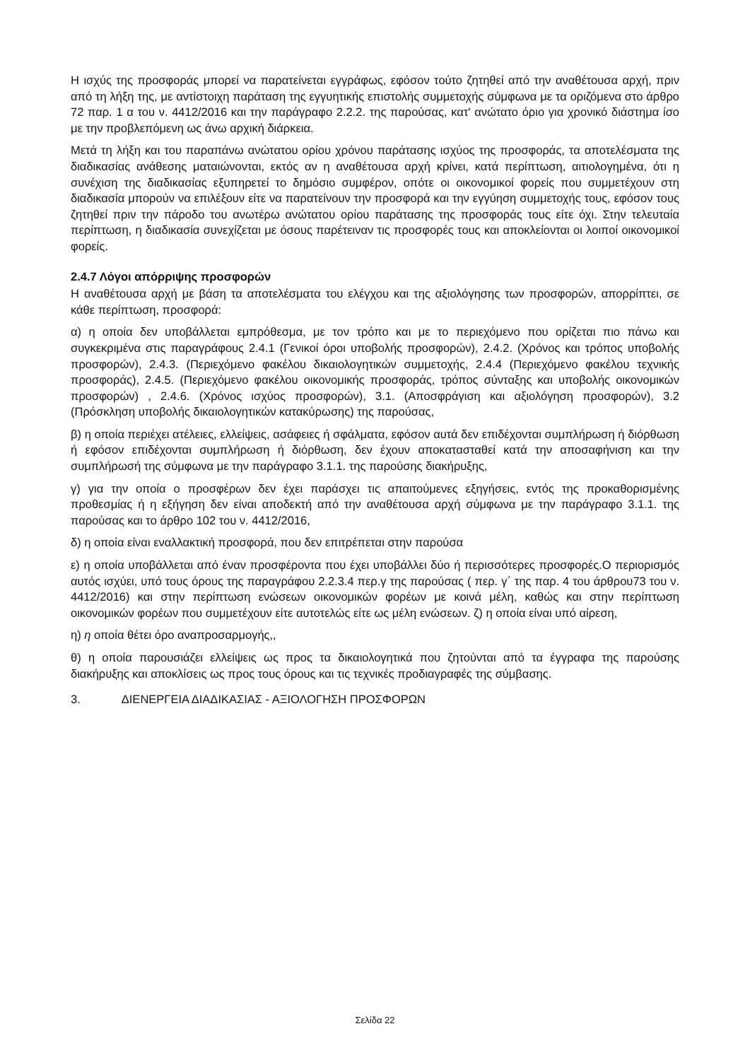Η ισχύς της προσφοράς μπορεί να παρατείνεται εγγράφως, εφόσον τούτο ζητηθεί από την αναθέτουσα αρχή, πριν από τη λήξη της, με αντίστοιχη παράταση της εγγυητικής επιστολής συμμετοχής σύμφωνα με τα οριζόμενα στο άρθρο 72 παρ. 1 α του ν. 4412/2016 και την παράγραφο 2.2.2. της παρούσας, κατ' ανώτατο όριο για χρονικό διάστημα ίσο με την προβλεπόμενη ως άνω αρχική διάρκεια.
Μετά τη λήξη και του παραπάνω ανώτατου ορίου χρόνου παράτασης ισχύος της προσφοράς, τα αποτελέσματα της διαδικασίας ανάθεσης ματαιώνονται, εκτός αν η αναθέτουσα αρχή κρίνει, κατά περίπτωση, αιτιολογημένα, ότι η συνέχιση της διαδικασίας εξυπηρετεί το δημόσιο συμφέρον, οπότε οι οικονομικοί φορείς που συμμετέχουν στη διαδικασία μπορούν να επιλέξουν είτε να παρατείνουν την προσφορά και την εγγύηση συμμετοχής τους, εφόσον τους ζητηθεί πριν την πάροδο του ανωτέρω ανώτατου ορίου παράτασης της προσφοράς τους είτε όχι. Στην τελευταία περίπτωση, η διαδικασία συνεχίζεται με όσους παρέτειναν τις προσφορές τους και αποκλείονται οι λοιποί οικονομικοί φορείς.
2.4.7 Λόγοι απόρριψης προσφορών
Η αναθέτουσα αρχή με βάση τα αποτελέσματα του ελέγχου και της αξιολόγησης των προσφορών, απορρίπτει, σε κάθε περίπτωση, προσφορά:
α) η οποία δεν υποβάλλεται εμπρόθεσμα, με τον τρόπο και με το περιεχόμενο που ορίζεται πιο πάνω και συγκεκριμένα στις παραγράφους 2.4.1 (Γενικοί όροι υποβολής προσφορών), 2.4.2. (Χρόνος και τρόπος υποβολής προσφορών), 2.4.3. (Περιεχόμενο φακέλου δικαιολογητικών συμμετοχής, 2.4.4 (Περιεχόμενο φακέλου τεχνικής προσφοράς), 2.4.5. (Περιεχόμενο φακέλου οικονομικής προσφοράς, τρόπος σύνταξης και υποβολής οικονομικών προσφορών) , 2.4.6. (Χρόνος ισχύος προσφορών), 3.1. (Αποσφράγιση και αξιολόγηση προσφορών), 3.2 (Πρόσκληση υποβολής δικαιολογητικών κατακύρωσης) της παρούσας,
β) η οποία περιέχει ατέλειες, ελλείψεις, ασάφειες ή σφάλματα, εφόσον αυτά δεν επιδέχονται συμπλήρωση ή διόρθωση ή εφόσον επιδέχονται συμπλήρωση ή διόρθωση, δεν έχουν αποκατασταθεί κατά την αποσαφήνιση και την συμπλήρωσή της σύμφωνα με την παράγραφο 3.1.1. της παρούσης διακήρυξης,
γ) για την οποία ο προσφέρων δεν έχει παράσχει τις απαιτούμενες εξηγήσεις, εντός της προκαθορισμένης προθεσμίας ή η εξήγηση δεν είναι αποδεκτή από την αναθέτουσα αρχή σύμφωνα με την παράγραφο 3.1.1. της παρούσας και το άρθρο 102 του ν. 4412/2016,
δ) η οποία είναι εναλλακτική προσφορά, που δεν επιτρέπεται στην παρούσα
ε) η οποία υποβάλλεται από έναν προσφέροντα που έχει υποβάλλει δύο ή περισσότερες προσφορές.Ο περιορισμός αυτός ισχύει, υπό τους όρους της παραγράφου 2.2.3.4 περ.γ της παρούσας ( περ. γ΄ της παρ. 4 του άρθρου73 του ν. 4412/2016) και στην περίπτωση ενώσεων οικονομικών φορέων με κοινά μέλη, καθώς και στην περίπτωση οικονομικών φορέων που συμμετέχουν είτε αυτοτελώς είτε ως μέλη ενώσεων. ζ) η οποία είναι υπό αίρεση,
η) η οποία θέτει όρο αναπροσαρμογής,,
θ) η οποία παρουσιάζει ελλείψεις ως προς τα δικαιολογητικά που ζητούνται από τα έγγραφα της παρούσης διακήρυξης και αποκλίσεις ως προς τους όρους και τις τεχνικές προδιαγραφές της σύμβασης.
3. ΔΙΕΝΕΡΓΕΙΑ ΔΙΑΔΙΚΑΣΙΑΣ - ΑΞΙΟΛΟΓΗΣΗ ΠΡΟΣΦΟΡΩΝ
Σελίδα 22